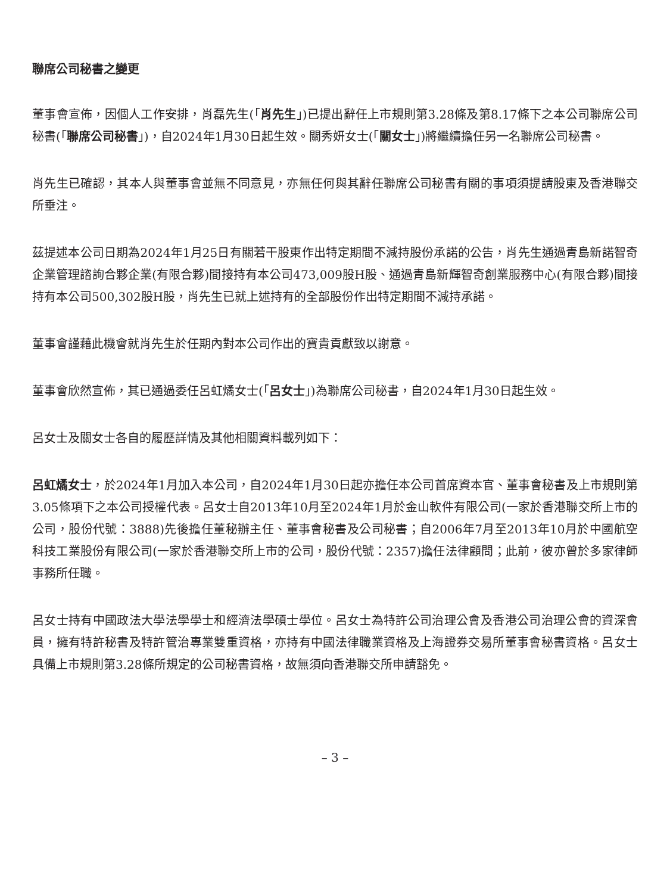聯席公司秘書之變更
董事會宣佈，因個人工作安排，肖磊先生(「肖先生」)已提出辭任上市規則第3.28條及第8.17條下之本公司聯席公司秘書(「聯席公司秘書」)，自2024年1月30日起生效。關秀妍女士(「關女士」)將繼續擔任另一名聯席公司秘書。
肖先生已確認，其本人與董事會並無不同意見，亦無任何與其辭任聯席公司秘書有關的事項須提請股東及香港聯交所垂注。
茲提述本公司日期為2024年1月25日有關若干股東作出特定期間不減持股份承諾的公告，肖先生通過青島新諾智奇企業管理諮詢合夥企業(有限合夥)間接持有本公司473,009股H股、通過青島新輝智奇創業服務中心(有限合夥)間接持有本公司500,302股H股，肖先生已就上述持有的全部股份作出特定期間不減持承諾。
董事會謹藉此機會就肖先生於任期內對本公司作出的寶貴貢獻致以謝意。
董事會欣然宣佈，其已通過委任呂虹燏女士(「呂女士」)為聯席公司秘書，自2024年1月30日起生效。
呂女士及關女士各自的履歷詳情及其他相關資料載列如下：
呂虹燏女士，於2024年1月加入本公司，自2024年1月30日起亦擔任本公司首席資本官、董事會秘書及上市規則第3.05條項下之本公司授權代表。呂女士自2013年10月至2024年1月於金山軟件有限公司(一家於香港聯交所上市的公司，股份代號：3888)先後擔任董秘辦主任、董事會秘書及公司秘書；自2006年7月至2013年10月於中國航空科技工業股份有限公司(一家於香港聯交所上市的公司，股份代號：2357)擔任法律顧問；此前，彼亦曾於多家律師事務所任職。
呂女士持有中國政法大學法學學士和經濟法學碩士學位。呂女士為特許公司治理公會及香港公司治理公會的資深會員，擁有特許秘書及特許管治專業雙重資格，亦持有中國法律職業資格及上海證券交易所董事會秘書資格。呂女士具備上市規則第3.28條所規定的公司秘書資格，故無須向香港聯交所申請豁免。
– 3 –